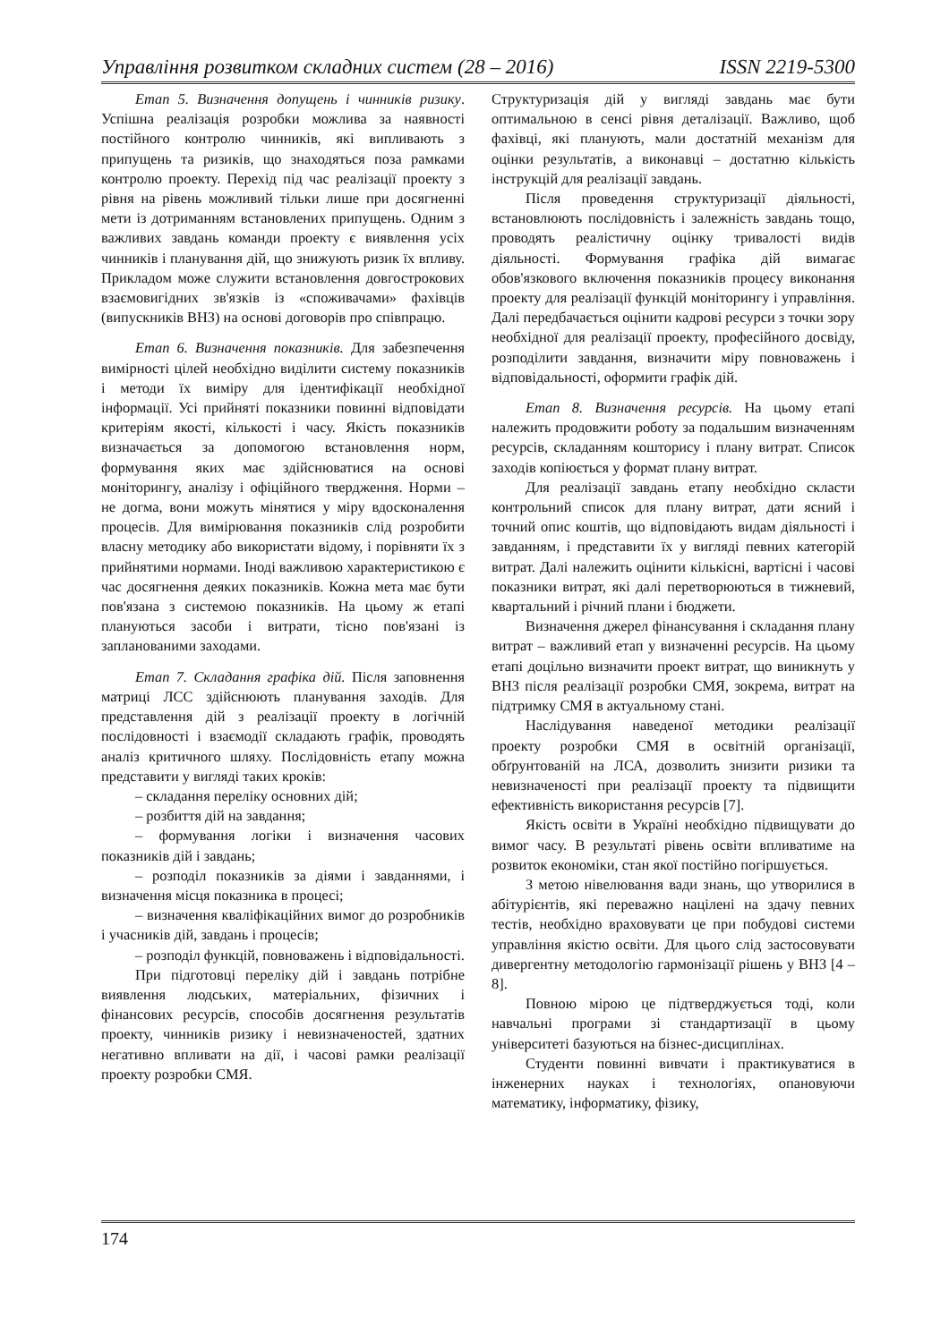Управління розвитком складних систем (28 – 2016) ISSN 2219-5300
Етап 5. Визначення допущень і чинників ризику. Успішна реалізація розробки можлива за наявності постійного контролю чинників, які випливають з припущень та ризиків, що знаходяться поза рамками контролю проекту. Перехід під час реалізації проекту з рівня на рівень можливий тільки лише при досягненні мети із дотриманням встановлених припущень. Одним з важливих завдань команди проекту є виявлення усіх чинників і планування дій, що знижують ризик їх впливу. Прикладом може служити встановлення довгострокових взаємовигідних зв'язків із «споживачами» фахівців (випускників ВНЗ) на основі договорів про співпрацю.
Етап 6. Визначення показників. Для забезпечення вимірності цілей необхідно виділити систему показників і методи їх виміру для ідентифікації необхідної інформації. Усі прийняті показники повинні відповідати критеріям якості, кількості і часу. Якість показників визначається за допомогою встановлення норм, формування яких має здійснюватися на основі моніторингу, аналізу і офіційного твердження. Норми – не догма, вони можуть мінятися у міру вдосконалення процесів. Для вимірювання показників слід розробити власну методику або використати відому, і порівняти їх з прийнятими нормами. Іноді важливою характеристикою є час досягнення деяких показників. Кожна мета має бути пов'язана з системою показників. На цьому ж етапі плануються засоби і витрати, тісно пов'язані із запланованими заходами.
Етап 7. Складання графіка дій. Після заповнення матриці ЛСС здійснюють планування заходів. Для представлення дій з реалізації проекту в логічній послідовності і взаємодії складають графік, проводять аналіз критичного шляху. Послідовність етапу можна представити у вигляді таких кроків:
– складання переліку основних дій;
– розбиття дій на завдання;
– формування логіки і визначення часових показників дій і завдань;
– розподіл показників за діями і завданнями, і визначення місця показника в процесі;
– визначення кваліфікаційних вимог до розробників і учасників дій, завдань і процесів;
– розподіл функцій, повноважень і відповідальності.
При підготовці переліку дій і завдань потрібне виявлення людських, матеріальних, фізичних і фінансових ресурсів, способів досягнення результатів проекту, чинників ризику і невизначеностей, здатних негативно впливати на дії, і часові рамки реалізації проекту розробки СМЯ.
Структуризація дій у вигляді завдань має бути оптимальною в сенсі рівня деталізації. Важливо, щоб фахівці, які планують, мали достатній механізм для оцінки результатів, а виконавці – достатню кількість інструкцій для реалізації завдань.
Після проведення структуризації діяльності, встановлюють послідовність і залежність завдань тощо, проводять реалістичну оцінку тривалості видів діяльності. Формування графіка дій вимагає обов'язкового включення показників процесу виконання проекту для реалізації функцій моніторингу і управління. Далі передбачається оцінити кадрові ресурси з точки зору необхідної для реалізації проекту, професійного досвіду, розподілити завдання, визначити міру повноважень і відповідальності, оформити графік дій.
Етап 8. Визначення ресурсів. На цьому етапі належить продовжити роботу за подальшим визначенням ресурсів, складанням кошторису і плану витрат. Список заходів копіюється у формат плану витрат.
Для реалізації завдань етапу необхідно скласти контрольний список для плану витрат, дати ясний і точний опис коштів, що відповідають видам діяльності і завданням, і представити їх у вигляді певних категорій витрат. Далі належить оцінити кількісні, вартісні і часові показники витрат, які далі перетворюються в тижневий, квартальний і річний плани і бюджети.
Визначення джерел фінансування і складання плану витрат – важливий етап у визначенні ресурсів. На цьому етапі доцільно визначити проект витрат, що виникнуть у ВНЗ після реалізації розробки СМЯ, зокрема, витрат на підтримку СМЯ в актуальному стані.
Наслідування наведеної методики реалізації проекту розробки СМЯ в освітній організації, обґрунтованій на ЛСА, дозволить знизити ризики та невизначеності при реалізації проекту та підвищити ефективність використання ресурсів [7].
Якість освіти в Україні необхідно підвищувати до вимог часу. В результаті рівень освіти впливатиме на розвиток економіки, стан якої постійно погіршується.
З метою нівелювання вади знань, що утворилися в абітурієнтів, які переважно націлені на здачу певних тестів, необхідно враховувати це при побудові системи управління якістю освіти. Для цього слід застосовувати дивергентну методологію гармонізації рішень у ВНЗ [4 – 8].
Повною мірою це підтверджується тоді, коли навчальні програми зі стандартизації в цьому університеті базуються на бізнес-дисциплінах.
Студенти повинні вивчати і практикуватися в інженерних науках і технологіях, опановуючи математику, інформатику, фізику,
174